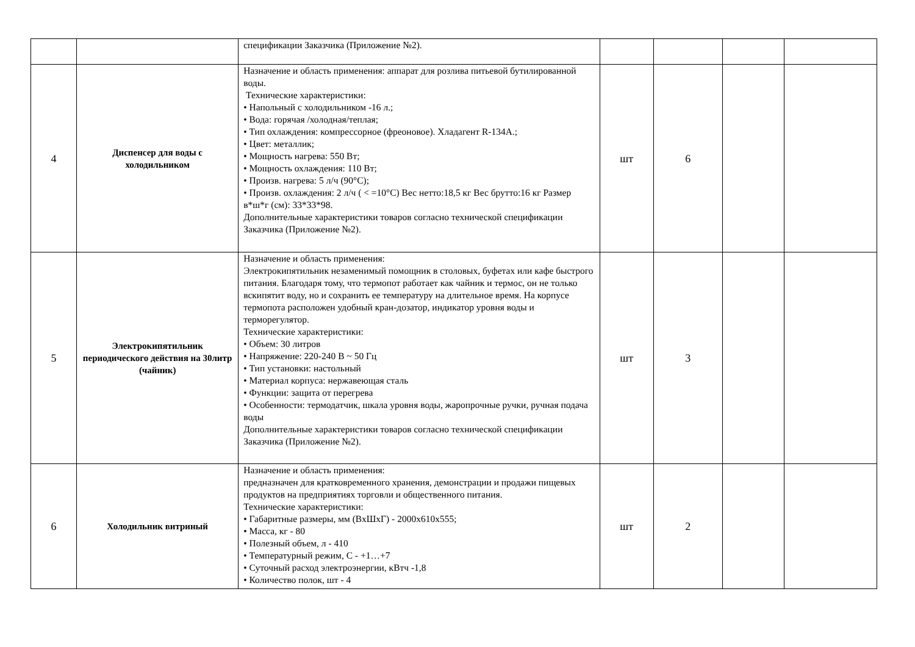| | | спецификации Заказчика (Приложение №2). | | | | |
| 4 | Диспенсер для воды с холодильником | Назначение и область применения: аппарат для розлива питьевой бутилированной воды. Технические характеристики: • Напольный с холодильником -16 л.; • Вода: горячая /холодная/теплая; • Тип охлаждения: компрессорное (фреоновое). Хладагент R-134A.; • Цвет: металлик; • Мощность нагрева: 550 Вт; • Мощность охлаждения: 110 Вт; • Произв. нагрева: 5 л/ч (90°C); • Произв. охлаждения: 2 л/ч ( < =10°C) Вес нетто:18,5 кг Вес брутто:16 кг Размер в*ш*г (см): 33*33*98. Дополнительные характеристики товаров согласно технической спецификации Заказчика (Приложение №2). | шт | 6 | | |
| 5 | Электрокипятильник периодического действия на 30литр (чайник) | Назначение и область применения: Электрокипятильник незаменимый помощник в столовых, буфетах или кафе быстрого питания. Благодаря тому, что термопот работает как чайник и термос, он не только вскипятит воду, но и сохранить ее температуру на длительное время. На корпусе термопота расположен удобный кран-дозатор, индикатор уровня воды и терморегулятор. Технические характеристики: • Объем: 30 литров • Напряжение: 220-240 В ~ 50 Гц • Тип установки: настольный • Материал корпуса: нержавеющая сталь • Функции: защита от перегрева • Особенности: термодатчик, шкала уровня воды, жаропрочные ручки, ручная подача воды Дополнительные характеристики товаров согласно технической спецификации Заказчика (Приложение №2). | шт | 3 | | |
| 6 | Холодильник витриный | Назначение и область применения: предназначен для кратковременного хранения, демонстрации и продажи пищевых продуктов на предприятиях торговли и общественного питания. Технические характеристики: • Габаритные размеры, мм (ВхШхГ) - 2000х610х555; • Масса, кг - 80 • Полезный объем, л - 410 • Температурный режим, С - +1…+7 • Суточный расход электроэнергии, кВтч -1,8 • Количество полок, шт - 4 | шт | 2 | | |